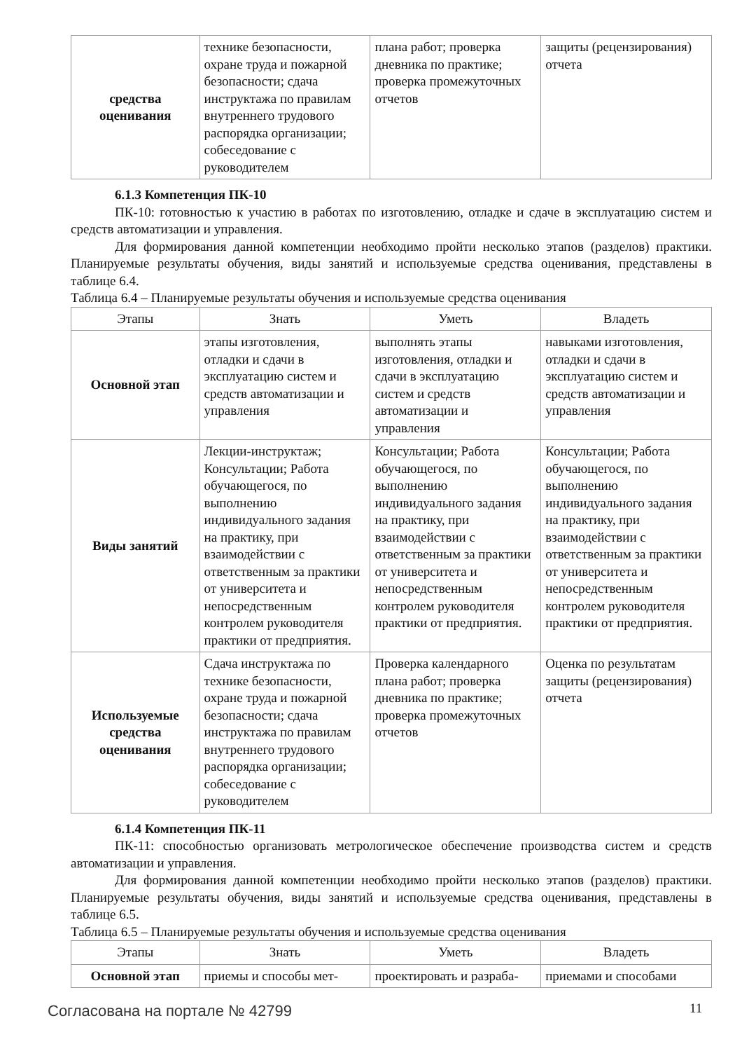| средства оценивания | технике безопасности, охране труда и пожарной безопасности; сдача инструктажа по правилам внутреннего трудового распорядка организации; собеседование с руководителем | плана работ; проверка дневника по практике; проверка промежуточных отчетов | защиты (рецензирования) отчета |
6.1.3 Компетенция ПК-10
ПК-10: готовностью к участию в работах по изготовлению, отладке и сдаче в эксплуатацию систем и средств автоматизации и управления.
Для формирования данной компетенции необходимо пройти несколько этапов (разделов) практики. Планируемые результаты обучения, виды занятий и используемые средства оценивания, представлены в таблице 6.4.
Таблица 6.4 – Планируемые результаты обучения и используемые средства оценивания
| Этапы | Знать | Уметь | Владеть |
| --- | --- | --- | --- |
| Основной этап | этапы изготовления, отладки и сдачи в эксплуатацию систем и средств автоматизации и управления | выполнять этапы изготовления, отладки и сдачи в эксплуатацию систем и средств автоматизации и управления | навыками изготовления, отладки и сдачи в эксплуатацию систем и средств автоматизации и управления |
| Виды занятий | Лекции-инструктаж; Консультации; Работа обучающегося, по выполнению индивидуального задания на практику, при взаимодействии с ответственным за практики от университета и непосредственным контролем руководителя практики от предприятия. | Консультации; Работа обучающегося, по выполнению индивидуального задания на практику, при взаимодействии с ответственным за практики от университета и непосредственным контролем руководителя практики от предприятия. | Консультации; Работа обучающегося, по выполнению индивидуального задания на практику, при взаимодействии с ответственным за практики от университета и непосредственным контролем руководителя практики от предприятия. |
| Используемые средства оценивания | Сдача инструктажа по технике безопасности, охране труда и пожарной безопасности; сдача инструктажа по правилам внутреннего трудового распорядка организации; собеседование с руководителем | Проверка календарного плана работ; проверка дневника по практике; проверка промежуточных отчетов | Оценка по результатам защиты (рецензирования) отчета |
6.1.4 Компетенция ПК-11
ПК-11: способностью организовать метрологическое обеспечение производства систем и средств автоматизации и управления.
Для формирования данной компетенции необходимо пройти несколько этапов (разделов) практики. Планируемые результаты обучения, виды занятий и используемые средства оценивания, представлены в таблице 6.5.
Таблица 6.5 – Планируемые результаты обучения и используемые средства оценивания
| Этапы | Знать | Уметь | Владеть |
| --- | --- | --- | --- |
| Основной этап | приемы и способы мет- | проектировать и разраба- | приемами и способами |
Согласована на портале № 42799 11